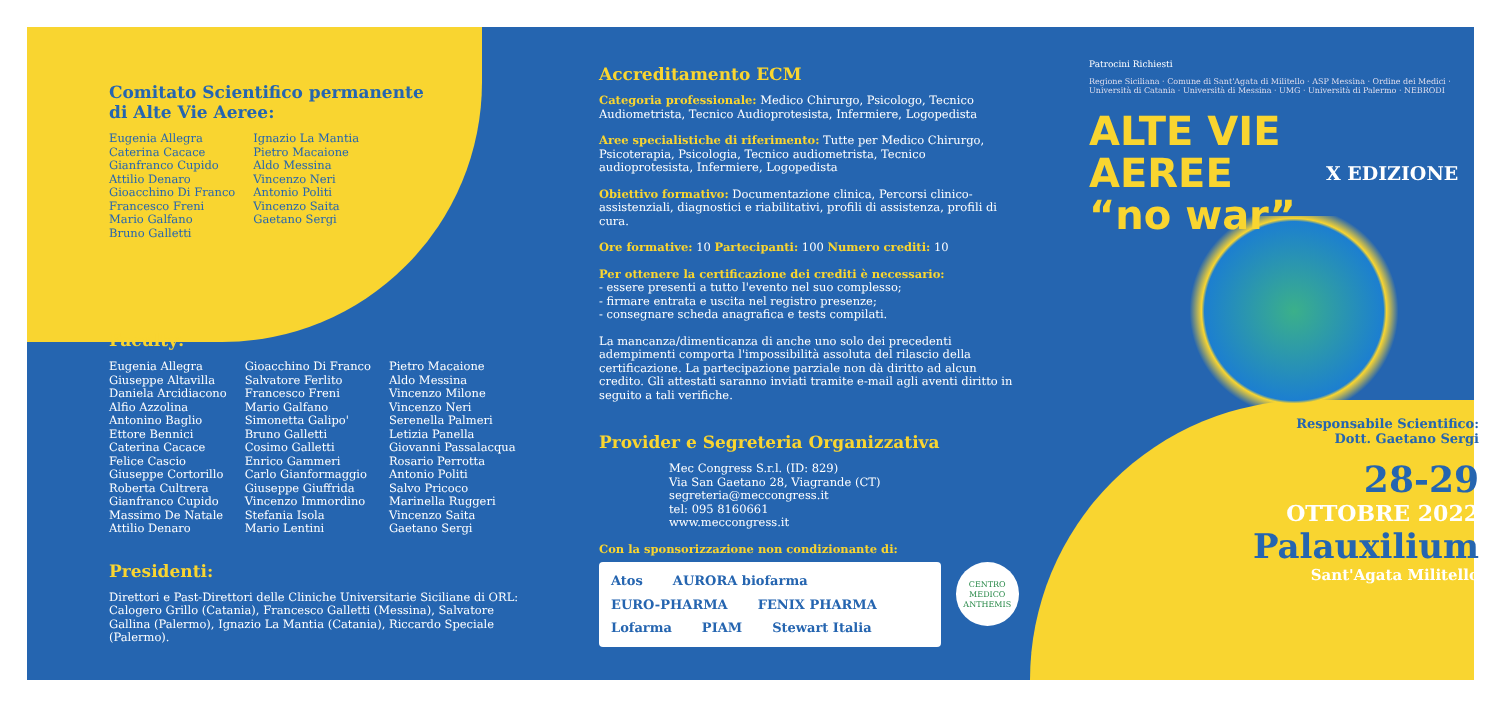Comitato Scientifico permanente
di Alte Vie Aeree:
Eugenia Allegra
Caterina Cacace
Gianfranco Cupido
Attilio Denaro
Gioacchino Di Franco
Francesco Freni
Mario Galfano
Bruno Galletti
Ignazio La Mantia
Pietro Macaione
Aldo Messina
Vincenzo Neri
Antonio Politi
Vincenzo Saita
Gaetano Sergi
Faculty:
Eugenia Allegra
Giuseppe Altavilla
Daniela Arcidiacono
Alfio Azzolina
Antonino Baglio
Ettore Bennici
Caterina Cacace
Felice Cascio
Giuseppe Cortorillo
Roberta Cultrera
Gianfranco Cupido
Massimo De Natale
Attilio Denaro
Gioacchino Di Franco
Salvatore Ferlito
Francesco Freni
Mario Galfano
Simonetta Galipo'
Bruno Galletti
Cosimo Galletti
Enrico Gammeri
Carlo Gianformaggio
Giuseppe Giuffrida
Vincenzo Immordino
Stefania Isola
Mario Lentini
Pietro Macaione
Aldo Messina
Vincenzo Milone
Vincenzo Neri
Serenella Palmeri
Letizia Panella
Giovanni Passalacqua
Rosario Perrotta
Antonio Politi
Salvo Pricoco
Marinella Ruggeri
Vincenzo Saita
Gaetano Sergi
Presidenti:
Direttori e Past-Direttori delle Cliniche Universitarie Siciliane di ORL: Calogero Grillo (Catania), Francesco Galletti (Messina), Salvatore Gallina (Palermo), Ignazio La Mantia (Catania), Riccardo Speciale (Palermo).
Accreditamento ECM
Categoria professionale: Medico Chirurgo, Psicologo, Tecnico Audiometrista, Tecnico Audioprotesista, Infermiere, Logopedista
Aree specialistiche di riferimento: Tutte per Medico Chirurgo, Psicoterapia, Psicologia, Tecnico audiometrista, Tecnico audioprotesista, Infermiere, Logopedista
Obiettivo formativo: Documentazione clinica, Percorsi clinico-assistenziali, diagnostici e riabilitativi, profili di assistenza, profili di cura.
Ore formative: 10 Partecipanti: 100 Numero crediti: 10
Per ottenere la certificazione dei crediti è necessario:
- essere presenti a tutto l'evento nel suo complesso;
- firmare entrata e uscita nel registro presenze;
- consegnare scheda anagrafica e tests compilati.
La mancanza/dimenticanza di anche uno solo dei precedenti adempimenti comporta l'impossibilità assoluta del rilascio della certificazione. La partecipazione parziale non dà diritto ad alcun credito. Gli attestati saranno inviati tramite e-mail agli aventi diritto in seguito a tali verifiche.
Provider e Segreteria Organizzativa
Mec Congress S.r.l. (ID: 829)
Via San Gaetano 28, Viagrande (CT)
segreteria@meccongress.it
tel: 095 8160661
www.meccongress.it
Con la sponsorizzazione non condizionante di:
Atos AURORA biofarma EURO-PHARMA FENIX PHARMA Lofarma PIAM Stewart Italia
CENTRO MEDICO ANTHEMIS
Patrocini Richiesti
Regione Siciliana · Comune di Sant'Agata di Militello · ASP Messina · Ordine dei Medici · Università di Catania · Università di Messina · UMG · Università di Palermo · NEBRODI
ALTE VIE
AEREE
“no war”
X EDIZIONE
Responsabile Scientifico:
Dott. Gaetano Sergi
28-29
OTTOBRE 2022
Palauxilium
Sant'Agata Militello